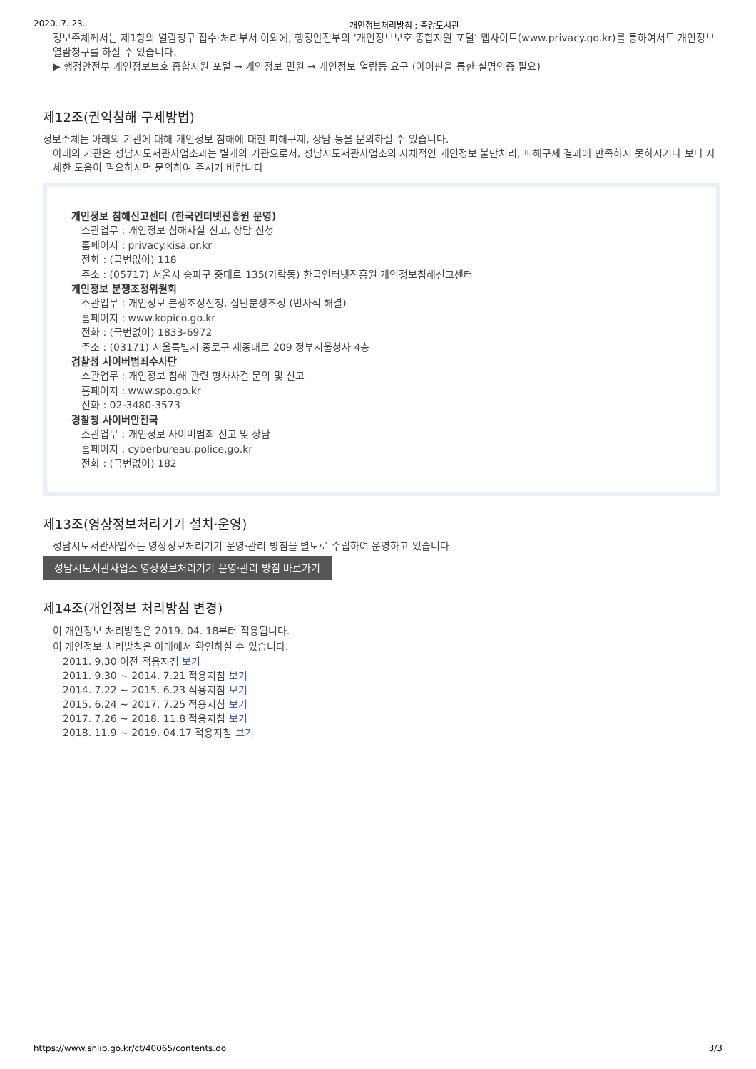2020. 7. 23. 개인정보처리방침 : 중앙도서관
정보주체께서는 제1항의 열람청구 접수·처리부서 이외에, 행정안전부의 ‘개인정보보호 종합지원 포털’ 웹사이트(www.privacy.go.kr)를 통하여서도 개인정보 열람청구를 하실 수 있습니다.
▶ 행정안전부 개인정보보호 종합지원 포털 → 개인정보 민원 → 개인정보 열람등 요구 (아이핀을 통한 실명인증 필요)
제12조(권익침해 구제방법)
정보주체는 아래의 기관에 대해 개인정보 침해에 대한 피해구제, 상담 등을 문의하실 수 있습니다.
아래의 기관은 성남시도서관사업소과는 별개의 기관으로서, 성남시도서관사업소의 자체적인 개인정보 불만처리, 피해구제 결과에 만족하지 못하시거나 보다 자세한 도움이 필요하시면 문의하여 주시기 바랍니다
개인정보 침해신고센터 (한국인터넷진흥원 운영)
소관업무 : 개인정보 침해사실 신고, 상담 신청
홈페이지 : privacy.kisa.or.kr
전화 : (국번없이) 118
주소 : (05717) 서울시 송파구 중대로 135(가락동) 한국인터넷진흥원 개인정보침해신고센터
개인정보 분쟁조정위원회
소관업무 : 개인정보 분쟁조정신청, 집단분쟁조정 (민사적 해결)
홈페이지 : www.kopico.go.kr
전화 : (국번없이) 1833-6972
주소 : (03171) 서울특별시 종로구 세종대로 209 정부서울청사 4층
검찰청 사이버범죄수사단
소관업무 : 개인정보 침해 관련 형사사건 문의 및 신고
홈페이지 : www.spo.go.kr
전화 : 02-3480-3573
경찰청 사이버안전국
소관업무 : 개인정보 사이버범죄 신고 및 상담
홈페이지 : cyberbureau.police.go.kr
전화 : (국번없이) 182
제13조(영상정보처리기기 설치·운영)
성남시도서관사업소는 영상정보처리기기 운영·관리 방침을 별도로 수립하여 운영하고 있습니다
성남시도서관사업소 영상정보처리기기 운영·관리 방침 바로가기
제14조(개인정보 처리방침 변경)
이 개인정보 처리방침은 2019. 04. 18부터 적용됩니다.
이 개인정보 처리방침은 아래에서 확인하실 수 있습니다.
2011. 9.30 이전 적용지침 보기
2011. 9.30 ~ 2014. 7.21 적용지침 보기
2014. 7.22 ~ 2015. 6.23 적용지침 보기
2015. 6.24 ~ 2017. 7.25 적용지침 보기
2017. 7.26 ~ 2018. 11.8 적용지침 보기
2018. 11.9 ~ 2019. 04.17 적용지침 보기
https://www.snlib.go.kr/ct/40065/contents.do 3/3